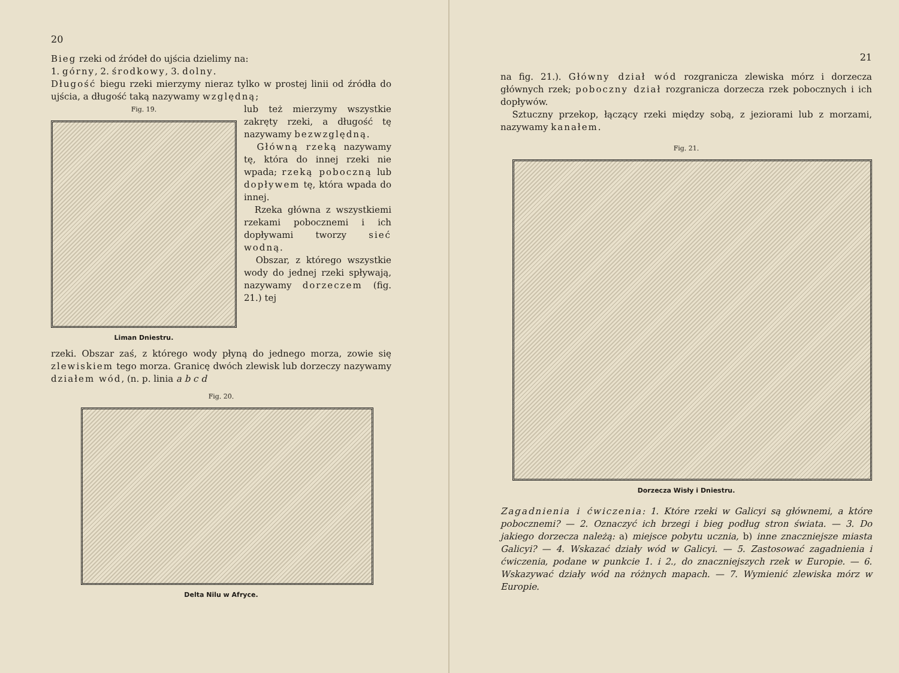20
Bieg rzeki od źródeł do ujścia dzielimy na:
1. górny, 2. środkowy, 3. dolny.
Długość biegu rzeki mierzymy nieraz tylko w prostej linii od źródła do ujścia, a długość taką nazywamy względną;
Fig. 19.
Liman Dniestru.
lub też mierzymy wszystkie zakręty rzeki, a długość tę nazywamy bezwzględną.
Główną rzeką nazywamy tę, która do innej rzeki nie wpada; rzeką poboczną lub dopływem tę, która wpada do innej.
Rzeka główna z wszystkiemi rzekami pobocznemi i ich dopływami tworzy sieć wodną.
Obszar, z którego wszystkie wody do jednej rzeki spływają, nazywamy dorzeczem (fig. 21.) tej
rzeki. Obszar zaś, z którego wody płyną do jednego morza, zowie się zlewiskiem tego morza. Granicę dwóch zlewisk lub dorzeczy nazywamy działem wód, (n. p. linia a b c d
Fig. 20.
Delta Nilu w Afryce.
21
na fig. 21.). Główny dział wód rozgranicza zlewiska mórz i dorzecza głównych rzek; poboczny dział rozgranicza dorzecza rzek pobocznych i ich dopływów.
Sztuczny przekop, łączący rzeki między sobą, z jeziorami lub z morzami, nazywamy kanałem.
Fig. 21.
Dorzecza Wisły i Dniestru.
Zagadnienia i ćwiczenia: 1. Które rzeki w Galicyi są głównemi, a które pobocznemi? — 2. Oznaczyć ich brzegi i bieg podług stron świata. — 3. Do jakiego dorzecza należą: a) miejsce pobytu ucznia, b) inne znaczniejsze miasta Galicyi? — 4. Wskazać działy wód w Galicyi. — 5. Zastosować zagadnienia i ćwiczenia, podane w punkcie 1. i 2., do znaczniejszych rzek w Europie. — 6. Wskazywać działy wód na różnych mapach. — 7. Wymienić zlewiska mórz w Europie.